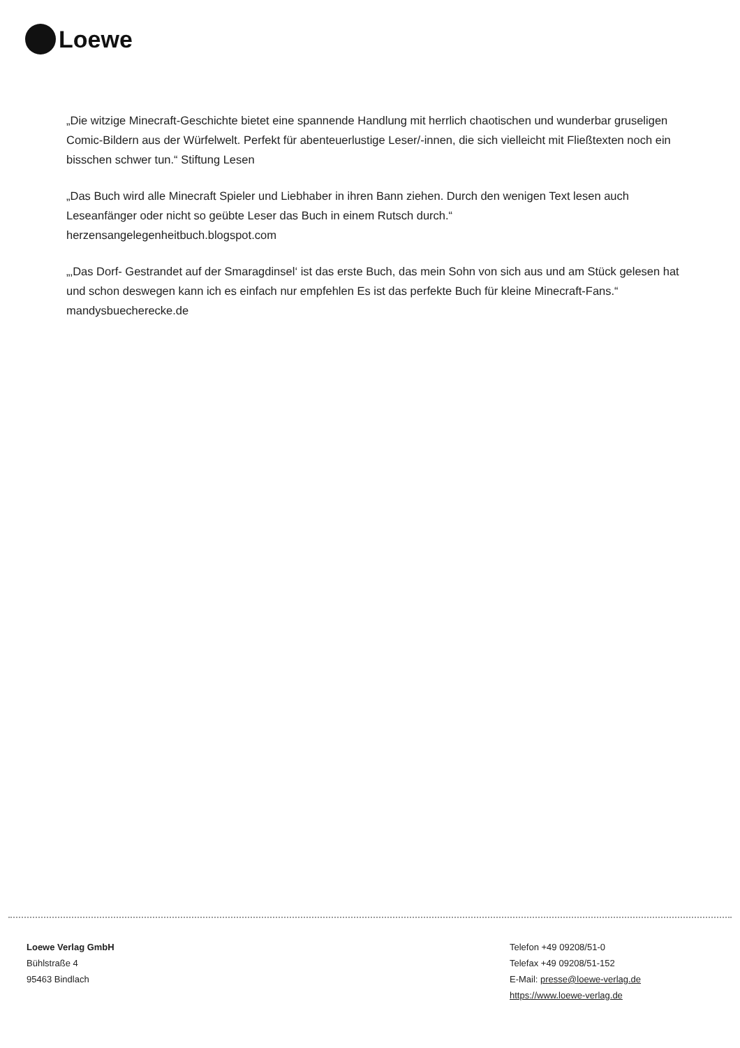Loewe
„Die witzige Minecraft-Geschichte bietet eine spannende Handlung mit herrlich chaotischen und wunderbar gruseligen Comic-Bildern aus der Würfelwelt. Perfekt für abenteuerlustige Leser/-innen, die sich vielleicht mit Fließtexten noch ein bisschen schwer tun.“ Stiftung Lesen
„Das Buch wird alle Minecraft Spieler und Liebhaber in ihren Bann ziehen. Durch den wenigen Text lesen auch Leseanfänger oder nicht so geübte Leser das Buch in einem Rutsch durch.“
herzensangelegenheitbuch.blogspot.com
„‚Das Dorf- Gestrandet auf der Smaragdinsel‘ ist das erste Buch, das mein Sohn von sich aus und am Stück gelesen hat und schon deswegen kann ich es einfach nur empfehlen Es ist das perfekte Buch für kleine Minecraft-Fans.“ mandysbuecherecke.de
Loewe Verlag GmbH
Bühlstraße 4
95463 Bindlach
Telefon +49 09208/51-0
Telefax +49 09208/51-152
E-Mail: presse@loewe-verlag.de
https://www.loewe-verlag.de